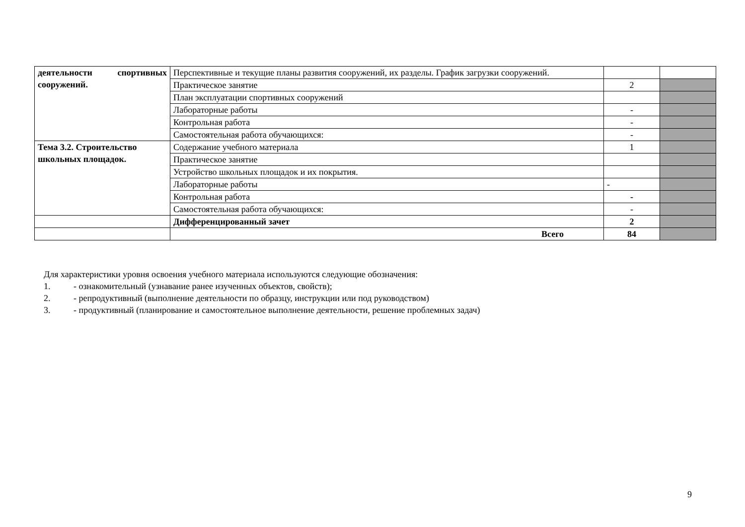| деятельности спортивных сооружений. | Перспективные и текущие планы развития сооружений, их разделы. График загрузки сооружений. | | |
| | Практическое занятие | 2 | |
| | План эксплуатации спортивных сооружений | | |
| | Лабораторные работы | - | |
| | Контрольная работа | - | |
| | Самостоятельная работа обучающихся: | - | |
| Тема 3.2. Строительство школьных площадок. | Содержание учебного материала | 1 | |
| | Практическое занятие | | |
| | Устройство школьных площадок и их покрытия. | | |
| | Лабораторные работы | - | |
| | Контрольная работа | - | |
| | Самостоятельная работа обучающихся: | - | |
| | Дифференцированный зачет | 2 | |
| | Всего | 84 | |
Для характеристики уровня освоения учебного материала используются следующие обозначения:
1. - ознакомительный (узнавание ранее изученных объектов, свойств);
2. - репродуктивный (выполнение деятельности по образцу, инструкции или под руководством)
3. - продуктивный (планирование и самостоятельное выполнение деятельности, решение проблемных задач)
9